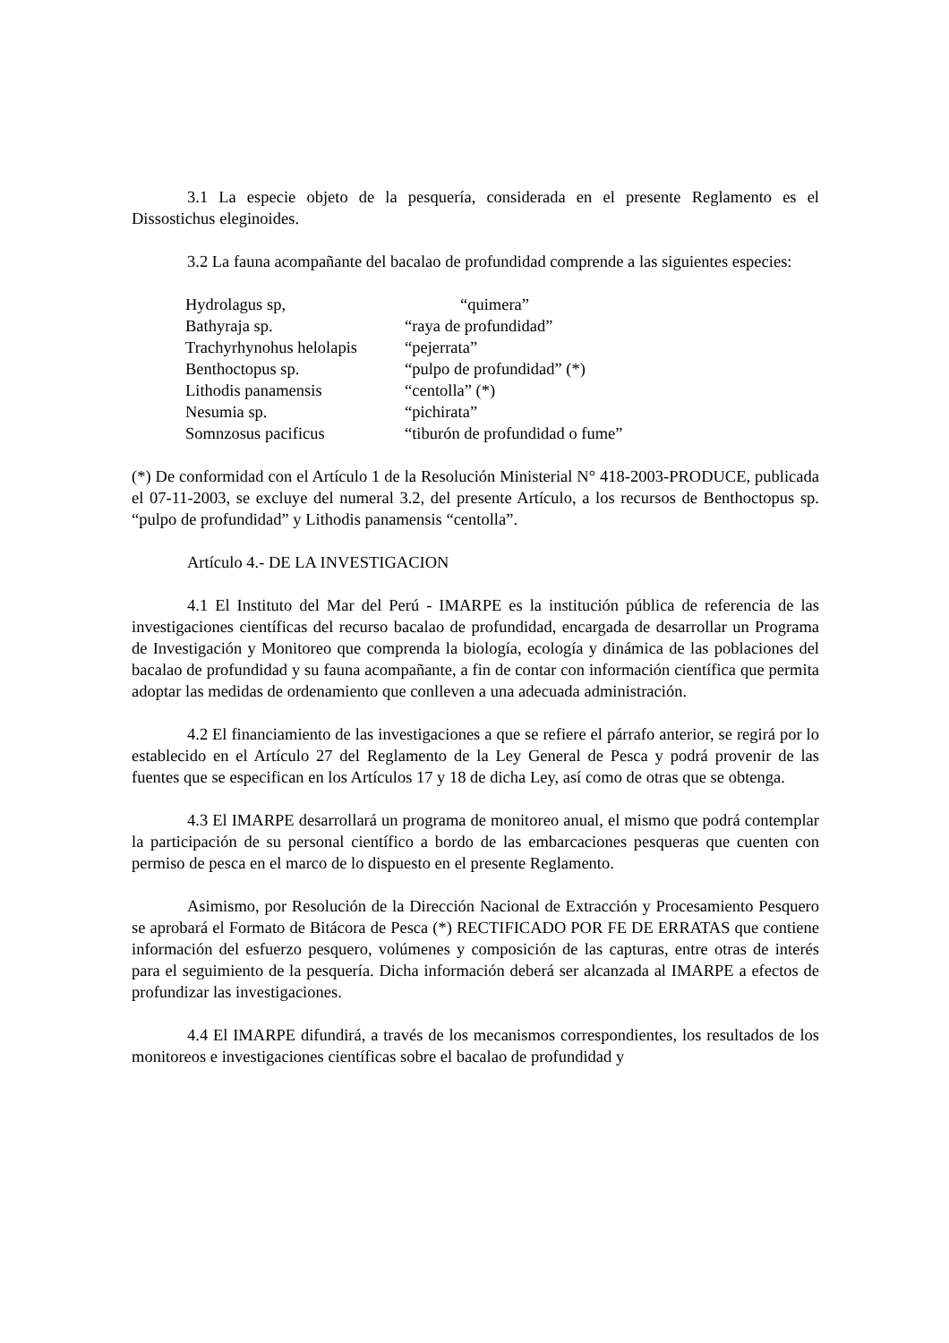3.1 La especie objeto de la pesquería, considerada en el presente Reglamento es el Dissostichus eleginoides.
3.2 La fauna acompañante del bacalao de profundidad comprende a las siguientes especies:
| Hydrolagus sp, | “quimera” |
| Bathyraja sp. | “raya de profundidad” |
| Trachyrhynohus helolapis | “pejerrata” |
| Benthoctopus sp. | “pulpo de profundidad” (*) |
| Lithodis panamensis | “centolla” (*) |
| Nesumia sp. | “pichirata” |
| Somnzosus pacificus | “tiburón de profundidad o fume” |
(*) De conformidad con el Artículo 1 de la Resolución Ministerial N° 418-2003-PRODUCE, publicada el 07-11-2003, se excluye del numeral 3.2, del presente Artículo, a los recursos de Benthoctopus sp. “pulpo de profundidad” y Lithodis panamensis “centolla”.
Artículo 4.- DE LA INVESTIGACION
4.1 El Instituto del Mar del Perú - IMARPE es la institución pública de referencia de las investigaciones científicas del recurso bacalao de profundidad, encargada de desarrollar un Programa de Investigación y Monitoreo que comprenda la biología, ecología y dinámica de las poblaciones del bacalao de profundidad y su fauna acompañante, a fin de contar con información científica que permita adoptar las medidas de ordenamiento que conlleven a una adecuada administración.
4.2 El financiamiento de las investigaciones a que se refiere el párrafo anterior, se regirá por lo establecido en el Artículo 27 del Reglamento de la Ley General de Pesca y podrá provenir de las fuentes que se especifican en los Artículos 17 y 18 de dicha Ley, así como de otras que se obtenga.
4.3 El IMARPE desarrollará un programa de monitoreo anual, el mismo que podrá contemplar la participación de su personal científico a bordo de las embarcaciones pesqueras que cuenten con permiso de pesca en el marco de lo dispuesto en el presente Reglamento.
Asimismo, por Resolución de la Dirección Nacional de Extracción y Procesamiento Pesquero se aprobará el Formato de Bitácora de Pesca (*) RECTIFICADO POR FE DE ERRATAS que contiene información del esfuerzo pesquero, volúmenes y composición de las capturas, entre otras de interés para el seguimiento de la pesquería. Dicha información deberá ser alcanzada al IMARPE a efectos de profundizar las investigaciones.
4.4 El IMARPE difundirá, a través de los mecanismos correspondientes, los resultados de los monitoreos e investigaciones científicas sobre el bacalao de profundidad y